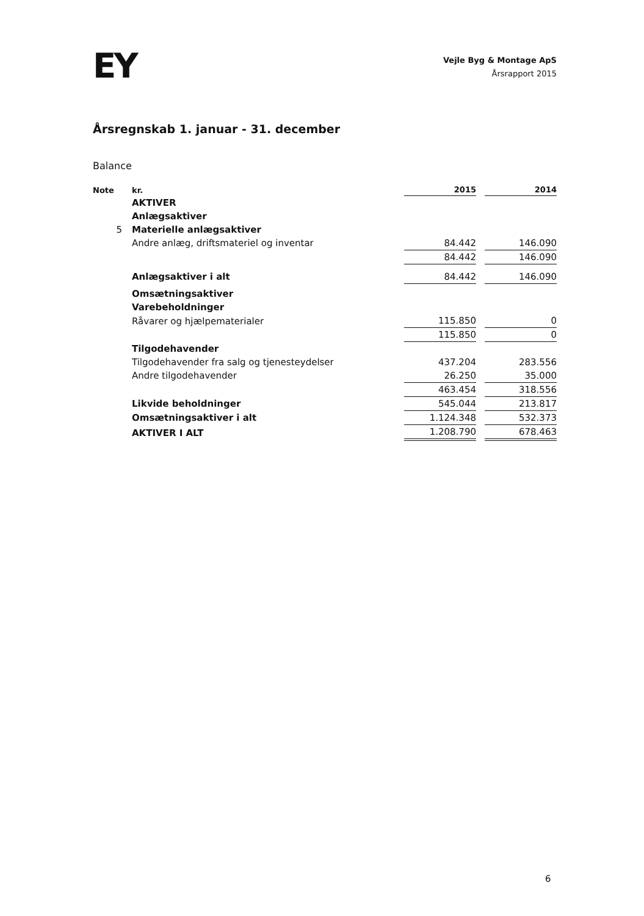EY
Vejle Byg & Montage ApS
Årsrapport 2015
Årsregnskab 1. januar - 31. december
Balance
| Note | kr. | 2015 | | 2014 |
| | AKTIVER | | | |
| | Anlægsaktiver | | | |
| 5 | Materielle anlægsaktiver | | | |
| | Andre anlæg, driftsmateriel og inventar | 84.442 | | 146.090 |
| | | 84.442 | | 146.090 |
| | Anlægsaktiver i alt | 84.442 | | 146.090 |
| | Omsætningsaktiver | | | |
| | Varebeholdninger | | | |
| | Råvarer og hjælpematerialer | 115.850 | | 0 |
| | | 115.850 | | 0 |
| | Tilgodehavender | | | |
| | Tilgodehavender fra salg og tjenesteydelser | 437.204 | | 283.556 |
| | Andre tilgodehavender | 26.250 | | 35.000 |
| | | 463.454 | | 318.556 |
| | Likvide beholdninger | 545.044 | | 213.817 |
| | Omsætningsaktiver i alt | 1.124.348 | | 532.373 |
| | AKTIVER I ALT | 1.208.790 | | 678.463 |
6